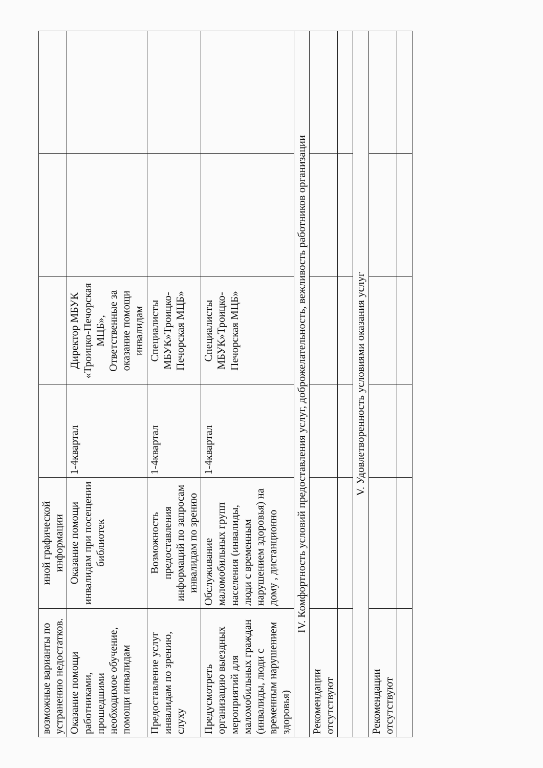| возможные варианты по устранению недостатков. | иной графической информации | | | | |
| Оказание помощи работниками, прошедшими необходимое обучение, помощи инвалидам | Оказание помощи инвалидам при посещении библиотек | 1-4квартал | Директор МБУК «Троицко-Печорская МЦБ», Ответственные за оказание помощи инвалидам | | |
| Предоставление услуг инвалидам по зрению, слуху | Возможность предоставления информаций по запросам инвалидам по зрению | 1-4квартал | Специалисты МБУК»Троицко-Печорская МЦБ» | | |
| Предусмотреть организацию выездных мероприятий для маломобильных граждан (инвалиды, люди с временным нарушением здоровья) | Обслуживание маломобильных групп населения (инвалиды, люди с временным нарушением здоровья) на дому , дистанционно | 1-4квартал | Специалисты МБУК»Троицко-Печорская МЦБ» | | |
| IV. Комфортность условий предоставления услуг, доброжелательность, вежливость работников организации | | | | | |
| Рекомендации отсутствуют | | | | | |
| V. Удовлетворенность условиями оказания услуг | | | | | |
| Рекомендации отсутствуют | | | | | |